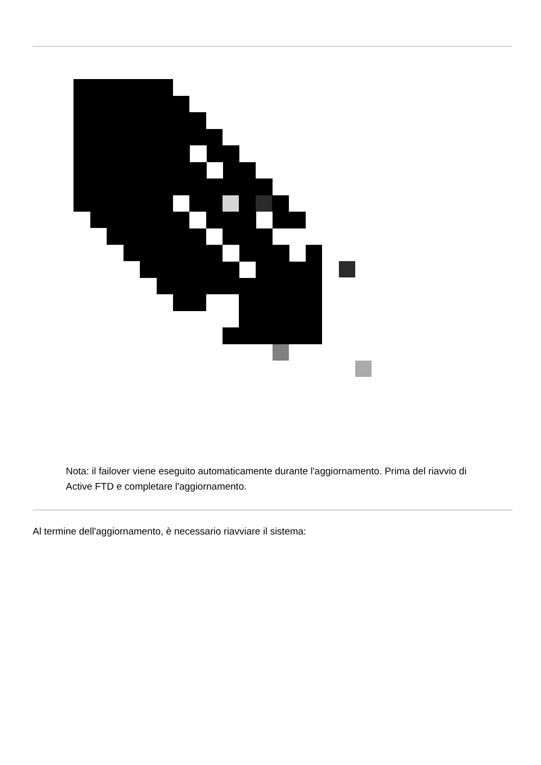Nota: il failover viene eseguito automaticamente durante l'aggiornamento. Prima del riavvio di Active FTD e completare l'aggiornamento.
Al termine dell'aggiornamento, è necessario riavviare il sistema: